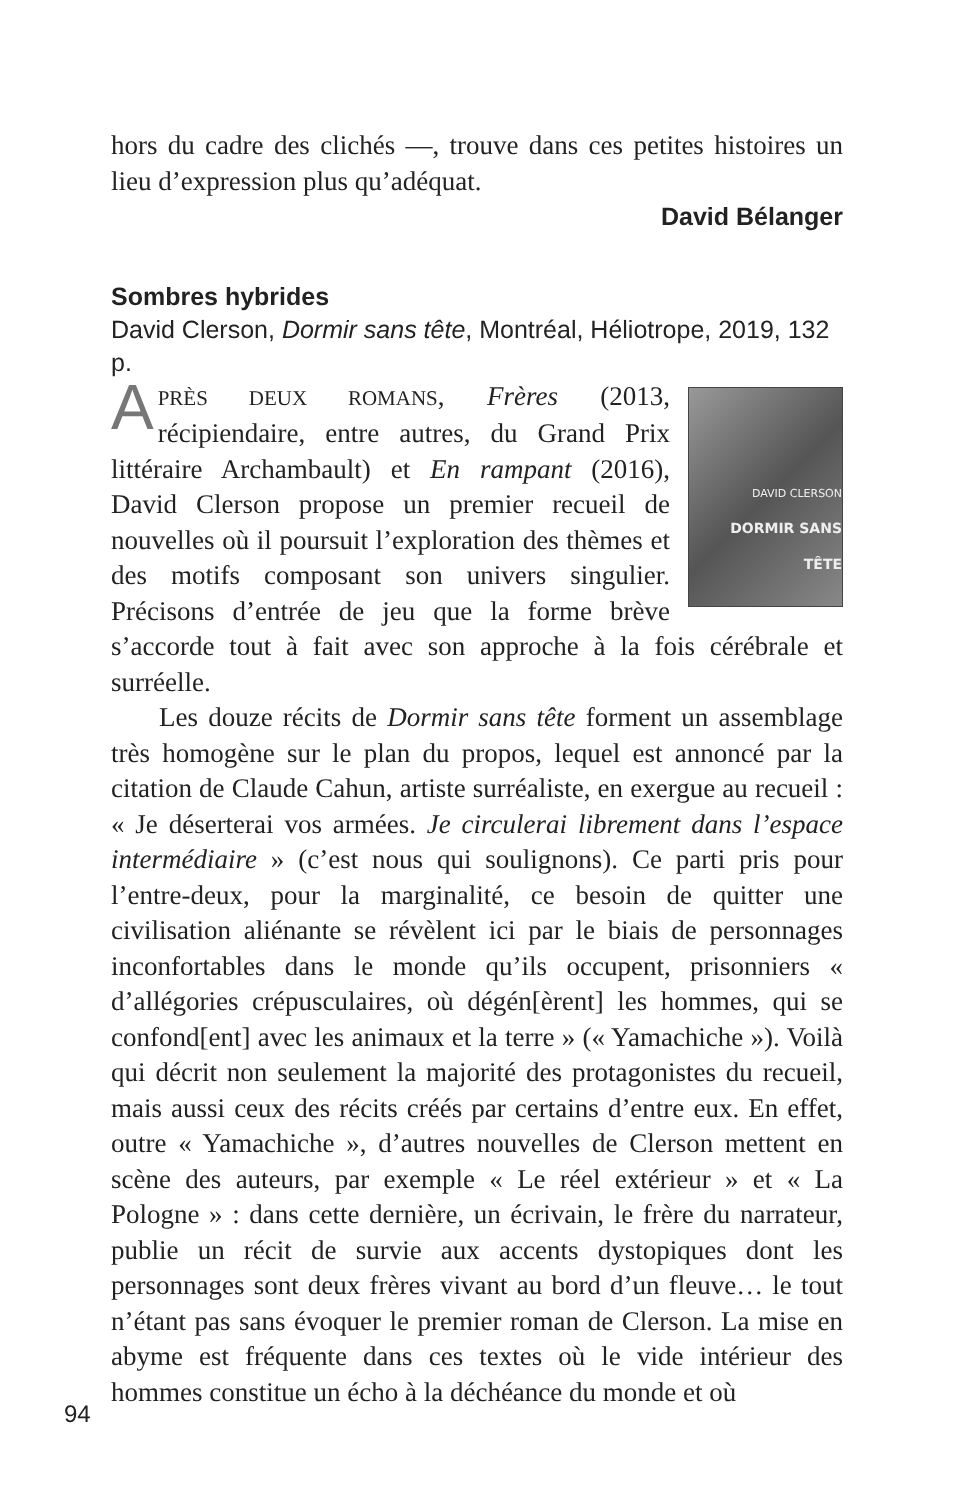hors du cadre des clichés —, trouve dans ces petites histoires un lieu d’expression plus qu’adéquat.
David Bélanger
Sombres hybrides
David Clerson, Dormir sans tête, Montréal, Héliotrope, 2019, 132 p.
DAVID CLERSON
DORMIR SANS TÊTE
APRÈS DEUX ROMANS, Frères (2013, récipiendaire, entre autres, du Grand Prix littéraire Archambault) et En rampant (2016), David Clerson propose un premier recueil de nouvelles où il poursuit l’exploration des thèmes et des motifs composant son univers singulier. Précisons d’entrée de jeu que la forme brève s’accorde tout à fait avec son approche à la fois cérébrale et surréelle.
Les douze récits de Dormir sans tête forment un assemblage très homogène sur le plan du propos, lequel est annoncé par la citation de Claude Cahun, artiste surréaliste, en exergue au recueil : « Je déserterai vos armées. Je circulerai librement dans l’espace intermédiaire » (c’est nous qui soulignons). Ce parti pris pour l’entre-deux, pour la marginalité, ce besoin de quitter une civilisation aliénante se révèlent ici par le biais de personnages inconfortables dans le monde qu’ils occupent, prisonniers « d’allégories crépusculaires, où dégén[èrent] les hommes, qui se confond[ent] avec les animaux et la terre » (« Yamachiche »). Voilà qui décrit non seulement la majorité des protagonistes du recueil, mais aussi ceux des récits créés par certains d’entre eux. En effet, outre « Yamachiche », d’autres nouvelles de Clerson mettent en scène des auteurs, par exemple « Le réel extérieur » et « La Pologne » : dans cette dernière, un écrivain, le frère du narrateur, publie un récit de survie aux accents dystopiques dont les personnages sont deux frères vivant au bord d’un fleuve… le tout n’étant pas sans évoquer le premier roman de Clerson. La mise en abyme est fréquente dans ces textes où le vide intérieur des hommes constitue un écho à la déchéance du monde et où
94